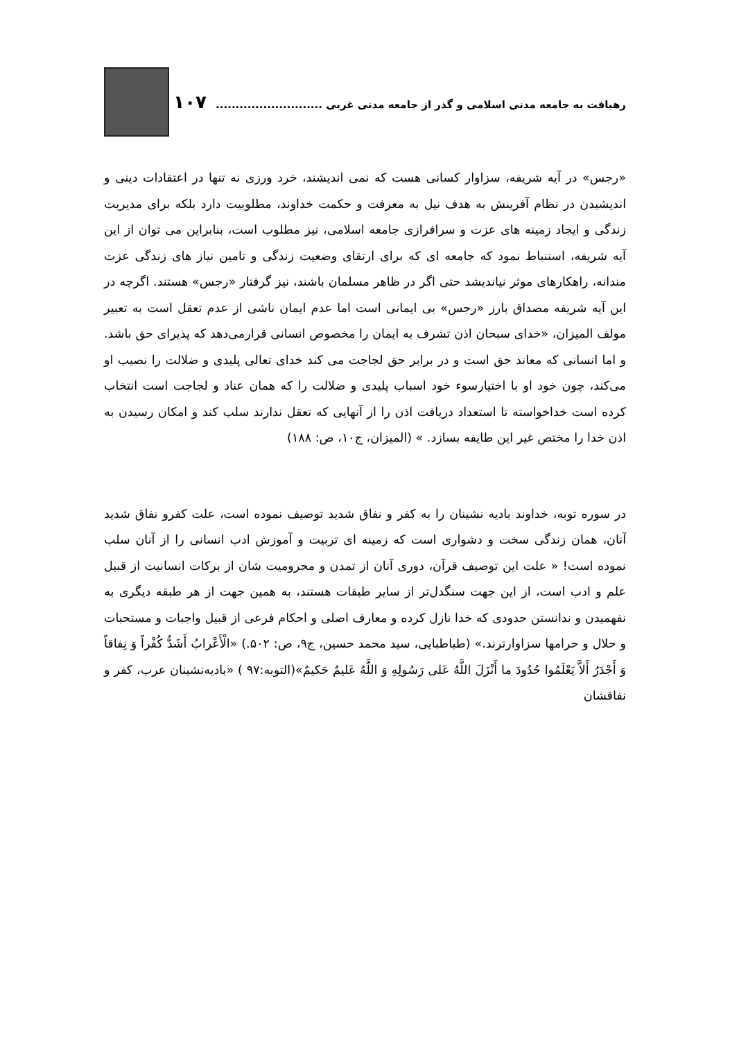رهیافت به جامعه مدنی اسلامی و گذر از جامعه مدنی غربی ........................... ۱۰۷
«رجس» در آیه شریفه، سزاوار کسانی هست که نمی اندیشند، خرد ورزی نه تنها در اعتقادات دینی و اندیشیدن در نظام آفرینش به هدف نیل به معرفت و حکمت خداوند، مطلوبیت دارد بلکه برای مدیریت زندگی و ایجاد زمینه های عزت و سرافرازی جامعه اسلامی، نیز مطلوب است، بنابراین می توان از این آیه شریفه، استنباط نمود که جامعه ای که برای ارتقای وضعیت زندگی و تامین نیاز های زندگی عزت مندانه، راهکارهای موثر نیاندیشد حتی اگر در ظاهر مسلمان باشند، نیز گرفتار «رجس» هستند. اگرچه در این آیه شریفه مصداق بارز «رجس» بی ایمانی است اما عدم ایمان ناشی از عدم تعقل است به تعبیر مولف المیزان، «خدای سبحان اذن تشرف به ایمان را مخصوص انسانی قرارمی‌دهد که پذیرای حق باشد. و اما انسانی که معاند حق است و در برابر حق لجاجت می کند خدای تعالی پلیدی و ضلالت را نصیب او می‌کند، چون خود او با اختیارسوء خود اسباب پلیدی و ضلالت را که همان عناد و لجاجت است انتخاب کرده است خداخواسته تا استعداد دریافت اذن را از آنهایی که تعقل ندارند سلب کند و امکان رسیدن به اذن خدا را مختص غیر این طایفه بسازد. » (المیزان، ج۱۰، ص: ۱۸۸)
در سوره توبه، خداوند بادیه نشینان را به کفر و نفاق شدید توصیف نموده است، علت کفرو نفاق شدید آنان، همان زندگی سخت و دشواری است که زمینه ای تربیت و آموزش ادب انسانی را از آنان سلب نموده است! « علت این توصیف قرآن، دوری آنان از تمدن و محرومیت شان از برکات انسانیت از قبیل علم و ادب است، از این جهت سنگدل‌تر از سایر طبقات هستند، به همین جهت از هر طبقه دیگری به نفهمیدن و ندانستن حدودی که خدا نازل کرده و معارف اصلی و احکام فرعی از قبیل واجبات و مستحبات و حلال و حرامها سزاوارترند.» (طباطبایی، سید محمد حسین، ج۹، ص: ۵۰۲.) «الْأَعْرابُ أَشَدُّ كُفْراً وَ نِفاقاً وَ أَجْدَرُ أَلاَّ يَعْلَمُوا حُدُودَ ما أَنْزَلَ اللَّهُ عَلى‏ رَسُولِهِ وَ اللَّهُ عَليمٌ حَكيمٌ»(التوبه:۹۷ ) «بادیه‌نشینان عرب، کفر و نفاقشان